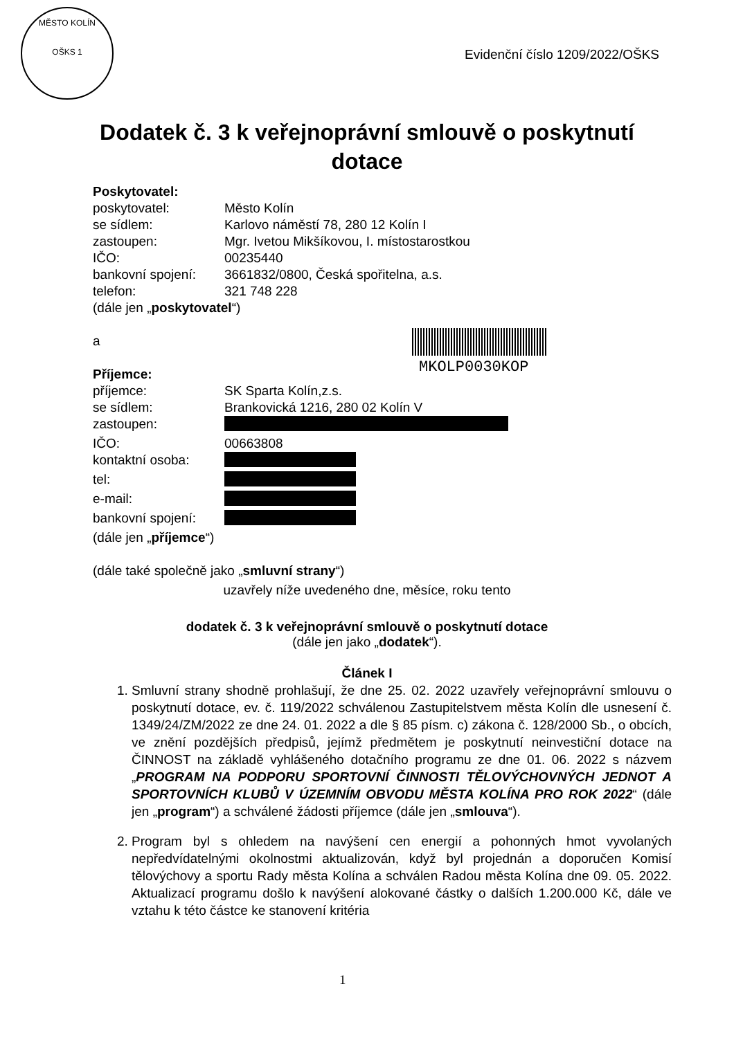MĚSTO KOLÍN
OŠKS 1
Evidenční číslo 1209/2022/OŠKS
Dodatek č. 3 k veřejnoprávní smlouvě o poskytnutí dotace
Poskytovatel:
poskytovatel: Město Kolín
se sídlem: Karlovo náměstí 78, 280 12 Kolín I
zastoupen: Mgr. Ivetou Mikšíkovou, I. místostarostkou
IČO: 00235440
bankovní spojení: 3661832/0800, Česká spořitelna, a.s.
telefon: 321 748 228
(dále jen „poskytovatel“)
a
Příjemce:
příjemce: SK Sparta Kolín,z.s.
se sídlem: Brankovická 1216, 280 02 Kolín V
zastoupen:
IČO: 00663808
kontaktní osoba:
tel:
e-mail:
bankovní spojení:
(dále jen „příjemce“)
(dále také společně jako „smluvní strany“)
MKOLP0030KOP
uzavřely níže uvedeného dne, měsíce, roku tento
dodatek č. 3 k veřejnoprávní smlouvě o poskytnutí dotace
(dále jen jako „dodatek“).
Článek I
1. Smluvní strany shodně prohlašují, že dne 25. 02. 2022 uzavřely veřejnoprávní smlouvu o poskytnutí dotace, ev. č. 119/2022 schválenou Zastupitelstvem města Kolín dle usnesení č. 1349/24/ZM/2022 ze dne 24. 01. 2022 a dle § 85 písm. c) zákona č. 128/2000 Sb., o obcích, ve znění pozdějších předpisů, jejímž předmětem je poskytnutí neinvestiční dotace na ČINNOST na základě vyhlášeného dotačního programu ze dne 01. 06. 2022 s názvem „PROGRAM NA PODPORU SPORTOVNÍ ČINNOSTI TĚLOVÝCHOVNÝCH JEDNOT A SPORTOVNÍCH KLUBŮ V ÚZEMNÍM OBVODU MĚSTA KOLÍNA PRO ROK 2022“ (dále jen „program“) a schválené žádosti příjemce (dále jen „smlouva“).
2. Program byl s ohledem na navýšení cen energií a pohonných hmot vyvolaných nepředvídatelnými okolnostmi aktualizován, když byl projednán a doporučen Komisí tělovýchovy a sportu Rady města Kolína a schválen Radou města Kolína dne 09. 05. 2022. Aktualizací programu došlo k navýšení alokované částky o dalších 1.200.000 Kč, dále ve vztahu k této částce ke stanovení kritéria
1